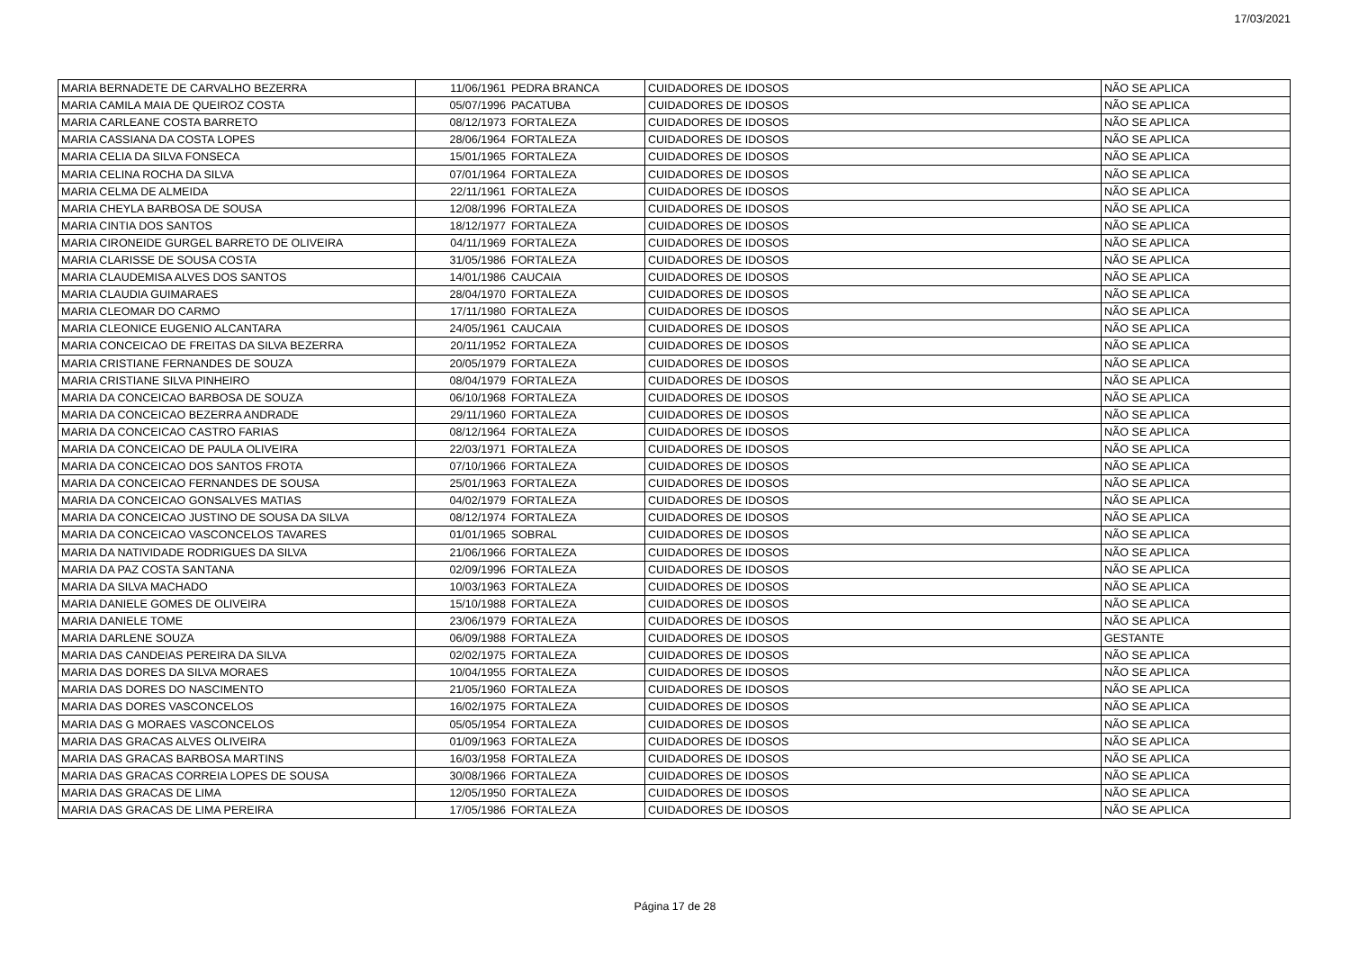17/03/2021
| MARIA BERNADETE DE CARVALHO BEZERRA | 11/06/1961 | PEDRA BRANCA | CUIDADORES DE IDOSOS | NÃO SE APLICA |
| MARIA CAMILA MAIA DE QUEIROZ COSTA | 05/07/1996 | PACATUBA | CUIDADORES DE IDOSOS | NÃO SE APLICA |
| MARIA CARLEANE COSTA BARRETO | 08/12/1973 | FORTALEZA | CUIDADORES DE IDOSOS | NÃO SE APLICA |
| MARIA CASSIANA DA COSTA LOPES | 28/06/1964 | FORTALEZA | CUIDADORES DE IDOSOS | NÃO SE APLICA |
| MARIA CELIA DA SILVA FONSECA | 15/01/1965 | FORTALEZA | CUIDADORES DE IDOSOS | NÃO SE APLICA |
| MARIA CELINA ROCHA DA SILVA | 07/01/1964 | FORTALEZA | CUIDADORES DE IDOSOS | NÃO SE APLICA |
| MARIA CELMA DE ALMEIDA | 22/11/1961 | FORTALEZA | CUIDADORES DE IDOSOS | NÃO SE APLICA |
| MARIA CHEYLA BARBOSA DE SOUSA | 12/08/1996 | FORTALEZA | CUIDADORES DE IDOSOS | NÃO SE APLICA |
| MARIA CINTIA DOS SANTOS | 18/12/1977 | FORTALEZA | CUIDADORES DE IDOSOS | NÃO SE APLICA |
| MARIA CIRONEIDE GURGEL BARRETO DE OLIVEIRA | 04/11/1969 | FORTALEZA | CUIDADORES DE IDOSOS | NÃO SE APLICA |
| MARIA CLARISSE DE SOUSA COSTA | 31/05/1986 | FORTALEZA | CUIDADORES DE IDOSOS | NÃO SE APLICA |
| MARIA CLAUDEMISA ALVES DOS SANTOS | 14/01/1986 | CAUCAIA | CUIDADORES DE IDOSOS | NÃO SE APLICA |
| MARIA CLAUDIA GUIMARAES | 28/04/1970 | FORTALEZA | CUIDADORES DE IDOSOS | NÃO SE APLICA |
| MARIA CLEOMAR DO CARMO | 17/11/1980 | FORTALEZA | CUIDADORES DE IDOSOS | NÃO SE APLICA |
| MARIA CLEONICE EUGENIO ALCANTARA | 24/05/1961 | CAUCAIA | CUIDADORES DE IDOSOS | NÃO SE APLICA |
| MARIA CONCEICAO DE FREITAS DA SILVA BEZERRA | 20/11/1952 | FORTALEZA | CUIDADORES DE IDOSOS | NÃO SE APLICA |
| MARIA CRISTIANE FERNANDES DE SOUZA | 20/05/1979 | FORTALEZA | CUIDADORES DE IDOSOS | NÃO SE APLICA |
| MARIA CRISTIANE SILVA PINHEIRO | 08/04/1979 | FORTALEZA | CUIDADORES DE IDOSOS | NÃO SE APLICA |
| MARIA DA CONCEICAO BARBOSA DE SOUZA | 06/10/1968 | FORTALEZA | CUIDADORES DE IDOSOS | NÃO SE APLICA |
| MARIA DA CONCEICAO BEZERRA ANDRADE | 29/11/1960 | FORTALEZA | CUIDADORES DE IDOSOS | NÃO SE APLICA |
| MARIA DA CONCEICAO CASTRO FARIAS | 08/12/1964 | FORTALEZA | CUIDADORES DE IDOSOS | NÃO SE APLICA |
| MARIA DA CONCEICAO DE PAULA OLIVEIRA | 22/03/1971 | FORTALEZA | CUIDADORES DE IDOSOS | NÃO SE APLICA |
| MARIA DA CONCEICAO DOS SANTOS FROTA | 07/10/1966 | FORTALEZA | CUIDADORES DE IDOSOS | NÃO SE APLICA |
| MARIA DA CONCEICAO FERNANDES DE SOUSA | 25/01/1963 | FORTALEZA | CUIDADORES DE IDOSOS | NÃO SE APLICA |
| MARIA DA CONCEICAO GONSALVES MATIAS | 04/02/1979 | FORTALEZA | CUIDADORES DE IDOSOS | NÃO SE APLICA |
| MARIA DA CONCEICAO JUSTINO DE SOUSA DA SILVA | 08/12/1974 | FORTALEZA | CUIDADORES DE IDOSOS | NÃO SE APLICA |
| MARIA DA CONCEICAO VASCONCELOS TAVARES | 01/01/1965 | SOBRAL | CUIDADORES DE IDOSOS | NÃO SE APLICA |
| MARIA DA NATIVIDADE RODRIGUES DA SILVA | 21/06/1966 | FORTALEZA | CUIDADORES DE IDOSOS | NÃO SE APLICA |
| MARIA DA PAZ COSTA SANTANA | 02/09/1996 | FORTALEZA | CUIDADORES DE IDOSOS | NÃO SE APLICA |
| MARIA DA SILVA MACHADO | 10/03/1963 | FORTALEZA | CUIDADORES DE IDOSOS | NÃO SE APLICA |
| MARIA DANIELE GOMES DE OLIVEIRA | 15/10/1988 | FORTALEZA | CUIDADORES DE IDOSOS | NÃO SE APLICA |
| MARIA DANIELE TOME | 23/06/1979 | FORTALEZA | CUIDADORES DE IDOSOS | NÃO SE APLICA |
| MARIA DARLENE SOUZA | 06/09/1988 | FORTALEZA | CUIDADORES DE IDOSOS | GESTANTE |
| MARIA DAS CANDEIAS PEREIRA DA SILVA | 02/02/1975 | FORTALEZA | CUIDADORES DE IDOSOS | NÃO SE APLICA |
| MARIA DAS DORES DA SILVA MORAES | 10/04/1955 | FORTALEZA | CUIDADORES DE IDOSOS | NÃO SE APLICA |
| MARIA DAS DORES DO NASCIMENTO | 21/05/1960 | FORTALEZA | CUIDADORES DE IDOSOS | NÃO SE APLICA |
| MARIA DAS DORES VASCONCELOS | 16/02/1975 | FORTALEZA | CUIDADORES DE IDOSOS | NÃO SE APLICA |
| MARIA DAS G MORAES VASCONCELOS | 05/05/1954 | FORTALEZA | CUIDADORES DE IDOSOS | NÃO SE APLICA |
| MARIA DAS GRACAS ALVES OLIVEIRA | 01/09/1963 | FORTALEZA | CUIDADORES DE IDOSOS | NÃO SE APLICA |
| MARIA DAS GRACAS BARBOSA MARTINS | 16/03/1958 | FORTALEZA | CUIDADORES DE IDOSOS | NÃO SE APLICA |
| MARIA DAS GRACAS CORREIA LOPES DE SOUSA | 30/08/1966 | FORTALEZA | CUIDADORES DE IDOSOS | NÃO SE APLICA |
| MARIA DAS GRACAS DE LIMA | 12/05/1950 | FORTALEZA | CUIDADORES DE IDOSOS | NÃO SE APLICA |
| MARIA DAS GRACAS DE LIMA PEREIRA | 17/05/1986 | FORTALEZA | CUIDADORES DE IDOSOS | NÃO SE APLICA |
Página 17 de 28